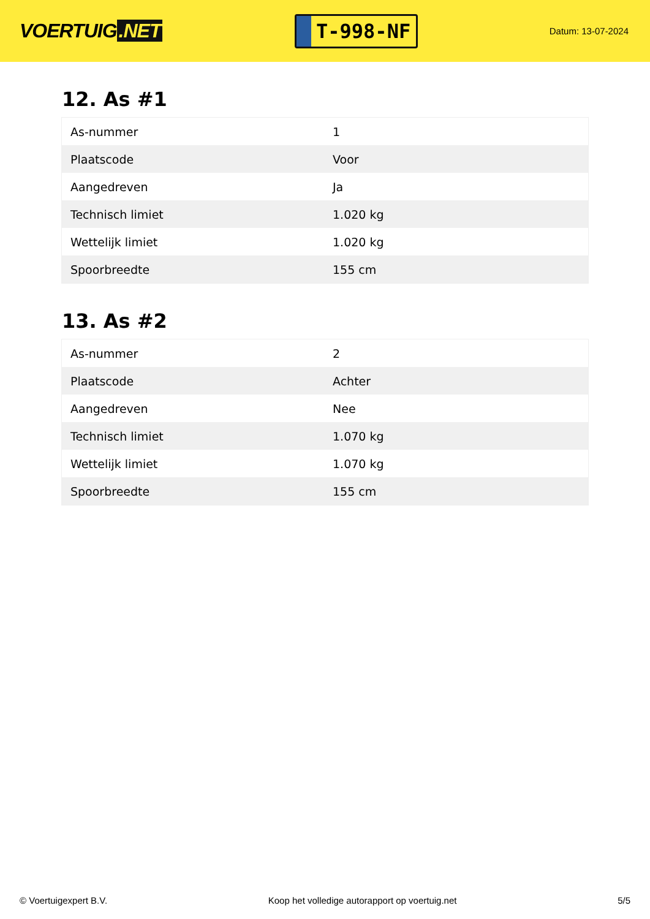VOERTUIG.NET
T-998-NF
Datum: 13-07-2024
12. As #1
| As-nummer | 1 |
| Plaatscode | Voor |
| Aangedreven | Ja |
| Technisch limiet | 1.020 kg |
| Wettelijk limiet | 1.020 kg |
| Spoorbreedte | 155 cm |
13. As #2
| As-nummer | 2 |
| Plaatscode | Achter |
| Aangedreven | Nee |
| Technisch limiet | 1.070 kg |
| Wettelijk limiet | 1.070 kg |
| Spoorbreedte | 155 cm |
© Voertuigexpert B.V. Koop het volledige autorapport op voertuig.net 5/5